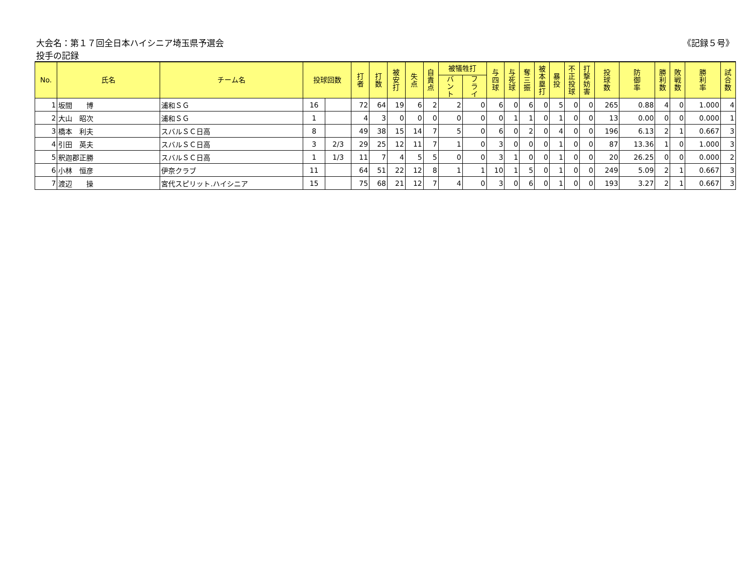大会名：第１７回全日本ハイシニア埼玉県予選会 《記録５号》
投手の記録
| No. | 氏名 | チーム名 | 投球回数 | | 打 者 | 打 数 | 被 安 打 | 失 点 | 自 責 点 | 被犠牲打 | | 与 四 球 | 与 死 球 | 奪 三 振 | 被 本 塁 打 | 暴 投 | 不 正 投 球 | 打 撃 妨 害 | 投 球 数 | 防 御 率 | 勝 利 数 | 敗 戦 数 | 勝 利 率 | 試 合 数 |
| --- | --- | --- | --- | --- | --- | --- | --- | --- | --- | --- | --- | --- | --- | --- | --- | --- | --- | --- | --- | --- | --- | --- | --- | --- |
| | | | | | | | | | | バ ン ト | フ ラ イ | | | | | | | | | | | | | |
| 1 | 坂間 博 | 浦和ＳＧ | 16 | | 72 | 64 | 19 | 6 | 2 | 2 | 0 | 6 | 0 | 6 | 0 | 5 | 0 | 0 | 265 | 0.88 | 4 | 0 | 1.000 | 4 |
| 2 | 大山 昭次 | 浦和ＳＧ | 1 | | 4 | 3 | 0 | 0 | 0 | 0 | 0 | 0 | 1 | 1 | 0 | 1 | 0 | 0 | 13 | 0.00 | 0 | 0 | 0.000 | 1 |
| 3 | 橋本 利夫 | スバルＳＣ日高 | 8 | | 49 | 38 | 15 | 14 | 7 | 5 | 0 | 6 | 0 | 2 | 0 | 4 | 0 | 0 | 196 | 6.13 | 2 | 1 | 0.667 | 3 |
| 4 | 引田 英夫 | スバルＳＣ日高 | 3 | 2/3 | 29 | 25 | 12 | 11 | 7 | 1 | 0 | 3 | 0 | 0 | 0 | 1 | 0 | 0 | 87 | 13.36 | 1 | 0 | 1.000 | 3 |
| 5 | 釈迦郡正勝 | スバルＳＣ日高 | 1 | 1/3 | 11 | 7 | 4 | 5 | 5 | 0 | 0 | 3 | 1 | 0 | 0 | 1 | 0 | 0 | 20 | 26.25 | 0 | 0 | 0.000 | 2 |
| 6 | 小林 恒彦 | 伊奈クラブ | 11 | | 64 | 51 | 22 | 12 | 8 | 1 | 1 | 10 | 1 | 5 | 0 | 1 | 0 | 0 | 249 | 5.09 | 2 | 1 | 0.667 | 3 |
| 7 | 渡辺 操 | 宮代スピリット.ハイシニア | 15 | | 75 | 68 | 21 | 12 | 7 | 4 | 0 | 3 | 0 | 6 | 0 | 1 | 0 | 0 | 193 | 3.27 | 2 | 1 | 0.667 | 3 |